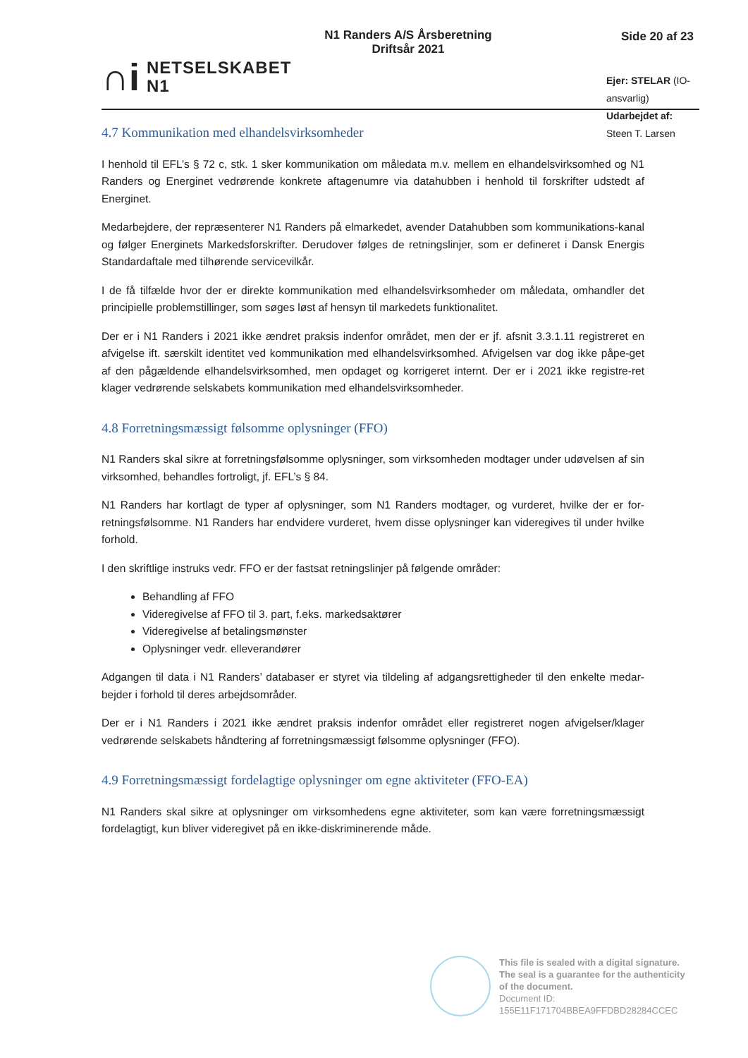∩i
NETSELSKABET
N1
N1 Randers A/S Årsberetning
Driftsår 2021
Side 20 af 23
Ejer: STELAR (IO-ansvarlig)
Udarbejdet af: Steen T. Larsen
4.7 Kommunikation med elhandelsvirksomheder
I henhold til EFL’s § 72 c, stk. 1 sker kommunikation om måledata m.v. mellem en elhandelsvirksomhed og N1 Randers og Energinet vedrørende konkrete aftagenumre via datahubben i henhold til forskrifter udstedt af Energinet.
Medarbejdere, der repræsenterer N1 Randers på elmarkedet, avender Datahubben som kommunikations-kanal og følger Energinets Markedsforskrifter. Derudover følges de retningslinjer, som er defineret i Dansk Energis Standardaftale med tilhørende servicevilkår.
I de få tilfælde hvor der er direkte kommunikation med elhandelsvirksomheder om måledata, omhandler det principielle problemstillinger, som søges løst af hensyn til markedets funktionalitet.
Der er i N1 Randers i 2021 ikke ændret praksis indenfor området, men der er jf. afsnit 3.3.1.11 registreret en afvigelse ift. særskilt identitet ved kommunikation med elhandelsvirksomhed. Afvigelsen var dog ikke påpe-get af den pågældende elhandelsvirksomhed, men opdaget og korrigeret internt. Der er i 2021 ikke registre-ret klager vedrørende selskabets kommunikation med elhandelsvirksomheder.
4.8 Forretningsmæssigt følsomme oplysninger (FFO)
N1 Randers skal sikre at forretningsfølsomme oplysninger, som virksomheden modtager under udøvelsen af sin virksomhed, behandles fortroligt, jf. EFL’s § 84.
N1 Randers har kortlagt de typer af oplysninger, som N1 Randers modtager, og vurderet, hvilke der er for-retningsfølsomme. N1 Randers har endvidere vurderet, hvem disse oplysninger kan videregives til under hvilke forhold.
I den skriftlige instruks vedr. FFO er der fastsat retningslinjer på følgende områder:
Behandling af FFO
Videregivelse af FFO til 3. part, f.eks. markedsaktører
Videregivelse af betalingsmønster
Oplysninger vedr. elleverandører
Adgangen til data i N1 Randers’ databaser er styret via tildeling af adgangsrettigheder til den enkelte medar-bejder i forhold til deres arbejdsområder.
Der er i N1 Randers i 2021 ikke ændret praksis indenfor området eller registreret nogen afvigelser/klager vedrørende selskabets håndtering af forretningsmæssigt følsomme oplysninger (FFO).
4.9 Forretningsmæssigt fordelagtige oplysninger om egne aktiviteter (FFO-EA)
N1 Randers skal sikre at oplysninger om virksomhedens egne aktiviteter, som kan være forretningsmæssigt fordelagtigt, kun bliver videregivet på en ikke-diskriminerende måde.
This file is sealed with a digital signature.
The seal is a guarantee for the authenticity
of the document.
Document ID:
155E11F171704BBEA9FFDBD28284CCEC